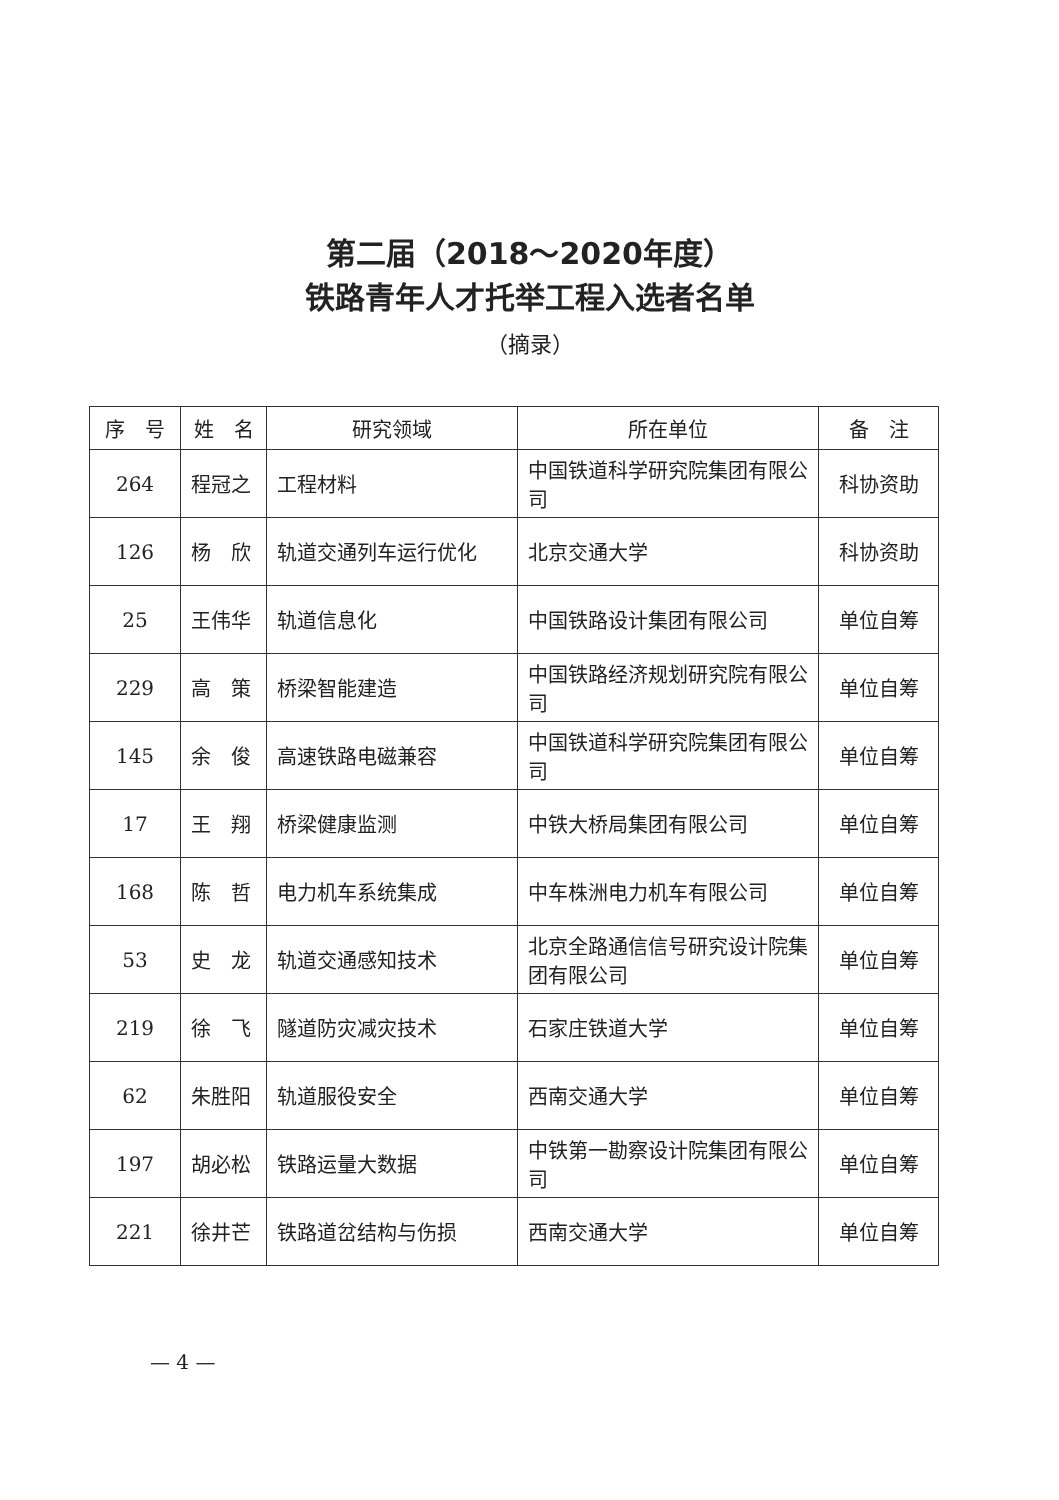第二届（2018～2020年度）
铁路青年人才托举工程入选者名单
（摘录）
| 序 号 | 姓 名 | 研究领域 | 所在单位 | 备 注 |
| --- | --- | --- | --- | --- |
| 264 | 程冠之 | 工程材料 | 中国铁道科学研究院集团有限公司 | 科协资助 |
| 126 | 杨 欣 | 轨道交通列车运行优化 | 北京交通大学 | 科协资助 |
| 25 | 王伟华 | 轨道信息化 | 中国铁路设计集团有限公司 | 单位自筹 |
| 229 | 高 策 | 桥梁智能建造 | 中国铁路经济规划研究院有限公司 | 单位自筹 |
| 145 | 余 俊 | 高速铁路电磁兼容 | 中国铁道科学研究院集团有限公司 | 单位自筹 |
| 17 | 王 翔 | 桥梁健康监测 | 中铁大桥局集团有限公司 | 单位自筹 |
| 168 | 陈 哲 | 电力机车系统集成 | 中车株洲电力机车有限公司 | 单位自筹 |
| 53 | 史 龙 | 轨道交通感知技术 | 北京全路通信信号研究设计院集团有限公司 | 单位自筹 |
| 219 | 徐 飞 | 隧道防灾减灾技术 | 石家庄铁道大学 | 单位自筹 |
| 62 | 朱胜阳 | 轨道服役安全 | 西南交通大学 | 单位自筹 |
| 197 | 胡必松 | 铁路运量大数据 | 中铁第一勘察设计院集团有限公司 | 单位自筹 |
| 221 | 徐井芒 | 铁路道岔结构与伤损 | 西南交通大学 | 单位自筹 |
— 4 —